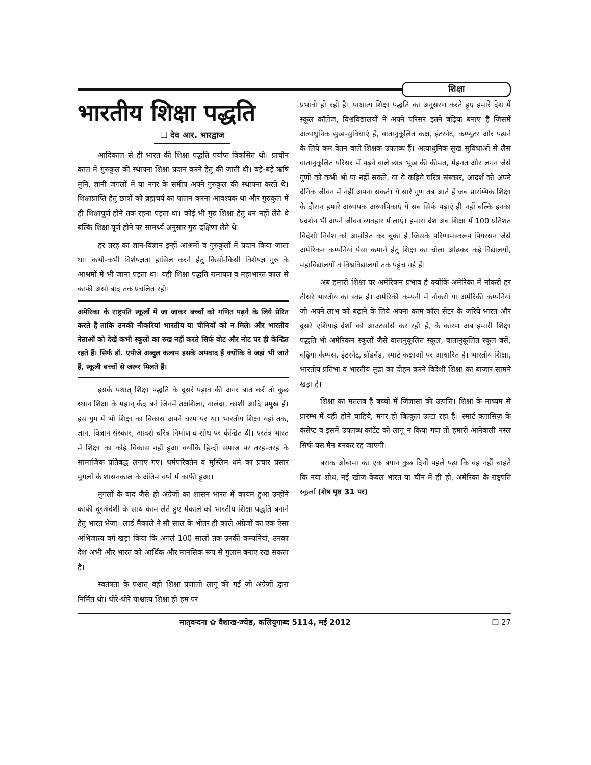शिक्षा
भारतीय शिक्षा पद्धति
❑ देव आर. भारद्वाज
आदिकाल से ही भारत की शिक्षा पद्धति पर्याप्त विकसित थी। प्राचीन काल में गुरुकुल की स्थापना शिक्षा प्रदान करने हेतु की जाती थी। बड़े-बड़े ऋषि मुनि, ज्ञानी जंगलों में या नगर के समीप अपने गुरुकुल की स्थापना करते थे। शिक्षाप्राप्ति हेतु छात्रों को ब्रह्मचर्य का पालन करना आवश्यक था और गुरुकुल में ही शिक्षापूर्ण होने तक रहना पड़ता था। कोई भी गुरु शिक्षा हेतु धन नहीं लेते थे बल्कि शिक्षा पूर्ण होने पर सामर्थ्य अनुसार गुरु दक्षिणा लेते थे।
हर तरह का ज्ञान-विज्ञान इन्हीं आश्रमों व गुरुकुलों में प्रदान किया जाता था। कभी-कभी विशेषज्ञता हासिल करने हेतु किसी-किसी विशेषज्ञ गुरु के आश्रमों में भी जाना पड़ता था। यही शिक्षा पद्धति रामायण व महाभारत काल से काफी अर्सा बाद तक प्रचलित रही।
अमेरिका के राष्ट्रपति स्कूलों में जा जाकर बच्चों को गणित पढ़ने के लिये प्रेरित करते हैं ताकि उनकी नौकरियां भारतीय या चीनियों को न मिले। और भारतीय नेताओं को देखें कभी स्कूलों का रुख नहीं करते सिर्फ वोट और नोट पर ही केन्द्रित रहते हैं। सिर्फ डॉ. एपीजे अब्दुल कलाम इसके अपवाद हैं क्योंकि वे जहां भी जाते हैं, स्कूली बच्चों से जरूर मिलते हैं।
इसके पश्चात् शिक्षा पद्धति के दूसरे पड़ाव की अगर बात करें तो कुछ स्थान शिक्षा के महान् केंद्र बने जिनमें तक्षशिला, नालंदा, काशी आदि प्रमुख हैं। इस युग में भी शिक्षा का विकास अपने चरम पर था। भारतीय शिक्षा यहां तक, ज्ञान, विज्ञान संस्कार, आदर्श चरित्र निर्माण व शोध पर केन्द्रित थी। परतंत्र भारत में शिक्षा का कोई विकास नहीं हुआ क्योंकि हिन्दी समाज पर तरह-तरह के सामाजिक प्रतिबद्ध लगाए गए। धर्मपरिवर्तन व मुस्लिम धर्म का प्रचार प्रसार मुगलों के शासनकाल के अंतिम वर्षों में काफी हुआ।
मुगलों के बाद जैसे ही अंग्रेजों का शासन भारत में कायम हुआ उन्होंने काफी दूरअंदेशी के साथ काम लेते हुए मैकाले को भारतीय शिक्षा पद्धति बनाने हेतु भारत भेजा। लार्ड मैकाले ने सौ साल के भीतर ही काले अंग्रेजों का एक ऐसा अभिजात्य वर्ग खड़ा किया कि अगले 100 सालों तक उनकी कम्पनियां, उनका देश अभी और भारत को आर्थिक और मानसिक रूप से गुलाम बनाए रख सकता है।
स्वतंत्रता के पश्चात् वही शिक्षा प्रणाली लागू की गई जो अंग्रेजों द्वारा निर्मित थी। धीरे-धीरे पाश्चात्य शिक्षा ही हम पर
प्रभावी हो रही है। पाश्चात्य शिक्षा पद्धति का अनुसरण करते हुए हमारे देश में स्कूल कॉलेज, विश्वविद्यालयों ने अपने परिसर इतने बढ़िया बनाए हैं जिसमें अत्याधुनिक सुख-सुविधाएं हैं, वातानुकूलित कक्ष, इंटरनेट, कम्प्यूटर और पढ़ाने के लिये कम वेतन वाले शिक्षक उपलब्ध हैं। अत्याधुनिक सुख सुविधाओं से लैस वातानुकूलित परिसर में पढ़ने वाले छात्र भूख की कीमत, मेहनत और लगन जैसे गुणों को कभी भी पा नहीं सकते, या ये कहिये चरित्र संस्कार, आदर्श को अपने दैनिक जीवन में नहीं अपना सकते। ये सारे गुण तब आते हैं जब प्रारम्भिक शिक्षा के दौरान हमारे अध्यापक अध्यापिकाएं ये सब सिर्फ पढ़ाएं ही नहीं बल्कि इनका प्रदर्शन भी अपने जीवन व्यवहार में लाएं। हमारा देश अब शिक्षा में 100 प्रतिशत विदेशी निवेश को आमंत्रित कर चुका है जिसके परिणामस्वरूप पियरसन जैसे अमेरिकन कम्पनियां पैसा कमाने हेतु शिक्षा का चोला ओढ़कर कई विद्यालयों, महाविद्यालयों व विश्वविद्यालयों तक पहुंच गई हैं।
अब हमारी शिक्षा पर अमेरिकन प्रभाव है क्योंकि अमेरिका में नौकरी हर तीसरे भारतीय का स्वप्न है। अमेरिकी कम्पनी में नौकरी या अमेरिकी कम्पनियां जो अपने लाभ को बढ़ाने के लिये अपना काम कॉल सेंटर के जरिये भारत और दूसरे एशियाई देशों को आउटसोर्स कर रही हैं, के कारण अब हमारी शिक्षा पद्धति भी अमेरिकन स्कूलों जैसे वातानुकूलित स्कूल, वातानुकूलित स्कूल बसें, बढ़िया कैम्पस, इंटरनेट, ब्रॉडबैंड, स्मार्ट कक्षाओं पर आधारित है। भारतीय शिक्षा, भारतीय प्रतिभा व भारतीय मुद्रा का दोहन करने विदेशी शिक्षा का बाजार सामने खड़ा है।
शिक्षा का मतलब है बच्चों में जिज्ञासा की उत्पत्ति। शिक्षा के माध्यम से प्रारम्भ में यही होने चाहिये, मगर हो बिल्कुल उल्टा रहा है। स्मार्ट क्लासिज़ के कंसेप्ट व इसमें उपलब्ध कांटेंट को लागू न किया गया तो हमारी आनेवाली नस्ल सिर्फ यस मैन बनकर रह जाएगी।
बराक ओबामा का एक बयान कुछ दिनों पहले पढ़ा कि वह नहीं चाहते कि नया शोध, नई खोज केवल भारत या चीन में ही हो, अमेरिका के राष्ट्रपति स्कूलों (शेष पृष्ठ 31 पर)
मातृवन्दना ✿ वैशाख-ज्येष्ठ, कलियुगाब्द 5114, मई 2012 ❑ 27